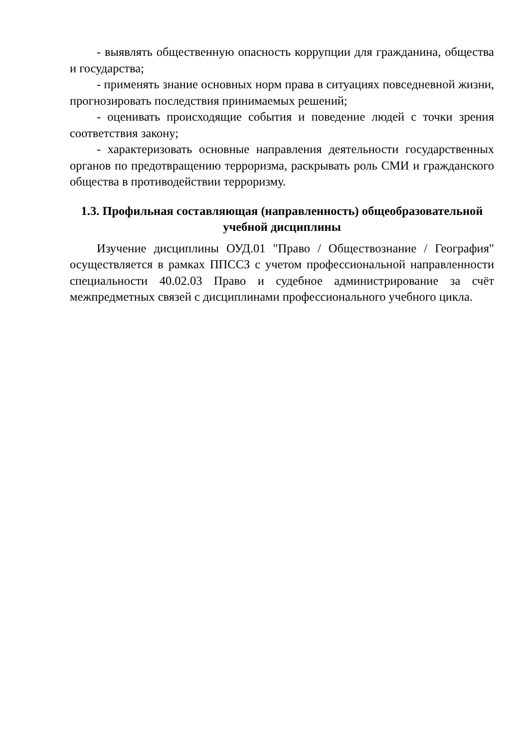- выявлять общественную опасность коррупции для гражданина, общества и государства;
- применять знание основных норм права в ситуациях повседневной жизни, прогнозировать последствия принимаемых решений;
- оценивать происходящие события и поведение людей с точки зрения соответствия закону;
- характеризовать основные направления деятельности государственных органов по предотвращению терроризма, раскрывать роль СМИ и гражданского общества в противодействии терроризму.
1.3. Профильная составляющая (направленность) общеобразовательной учебной дисциплины
Изучение дисциплины ОУД.01 "Право / Обществознание / География" осуществляется в рамках ППССЗ с учетом профессиональной направленности специальности 40.02.03 Право и судебное администрирование за счёт межпредметных связей с дисциплинами профессионального учебного цикла.